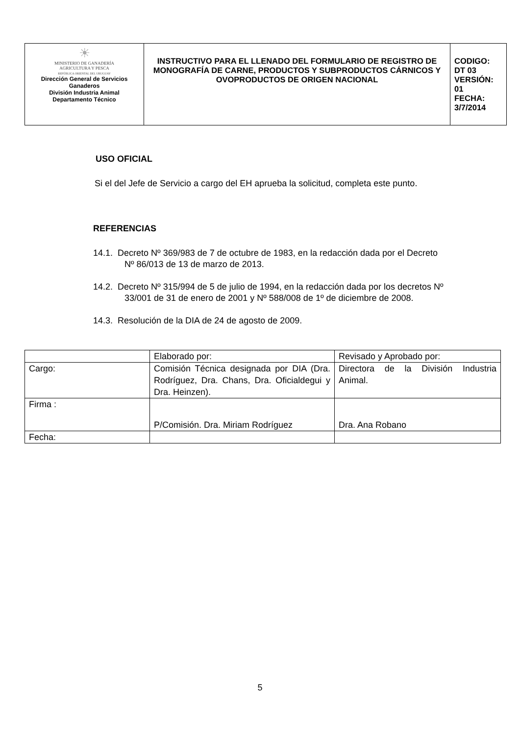| ☀ MINISTERIO DE GANADERÍA AGRICULTURA Y PESCA REPÚBLICA ORIENTAL DEL URUGUAY Dirección General de Servicios Ganaderos División Industria Animal Departamento Técnico | INSTRUCTIVO PARA EL LLENADO DEL FORMULARIO DE REGISTRO DE MONOGRAFÍA DE CARNE, PRODUCTOS Y SUBPRODUCTOS CÁRNICOS Y OVOPRODUCTOS DE ORIGEN NACIONAL | CODIGO: DT 03 VERSIÓN: 01 FECHA: 3/7/2014 |
USO OFICIAL
Si el del Jefe de Servicio a cargo del EH aprueba la solicitud, completa este punto.
REFERENCIAS
14.1. Decreto Nº 369/983 de 7 de octubre de 1983, en la redacción dada por el Decreto Nº 86/013 de 13 de marzo de 2013.
14.2. Decreto Nº 315/994 de 5 de julio de 1994, en la redacción dada por los decretos Nº 33/001 de 31 de enero de 2001 y Nº 588/008 de 1º de diciembre de 2008.
14.3. Resolución de la DIA de 24 de agosto de 2009.
| | Elaborado por: | Revisado y Aprobado por: |
| Cargo: | Comisión Técnica designada por DIA (Dra. Rodríguez, Dra. Chans, Dra. Oficialdegui y Dra. Heinzen). | Directora de la División Industria Animal. |
| Firma : | P/Comisión. Dra. Miriam Rodríguez | Dra. Ana Robano |
| Fecha: | | |
5